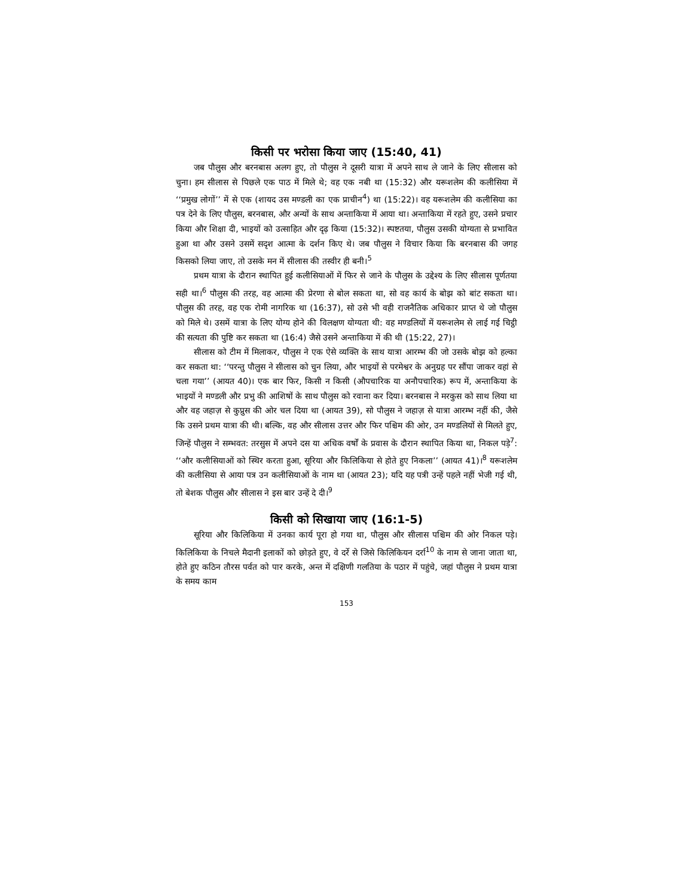किसी पर भरोसा किया जाए (15:40, 41)
जब पौलुस और बरनबास अलग हुए, तो पौलुस ने दूसरी यात्रा में अपने साथ ले जाने के लिए सीलास को चुना। हम सीलास से पिछले एक पाठ में मिले थे; वह एक नबी था (15:32) और यरूशलेम की कलीसिया में ‘‘प्रमुख लोगों’’ में से एक (शायद उस मण्डली का एक प्राचीन<sup>4</sup>) था (15:22)। वह यरूशलेम की कलीसिया का पत्र देने के लिए पौलुस, बरनबास, और अन्यों के साथ अन्ताकिया में आया था। अन्ताकिया में रहते हुए, उसने प्रचार किया और शिक्षा दी, भाइयों को उत्साहित और दृढ़ किया (15:32)। स्पष्टतया, पौलुस उसकी योग्यता से प्रभावित हुआ था और उसने उसमें सदृश आत्मा के दर्शन किए थे। जब पौलुस ने विचार किया कि बरनबास की जगह किसको लिया जाए, तो उसके मन में सीलास की तस्वीर ही बनी।<sup>5</sup>
प्रथम यात्रा के दौरान स्थापित हुई कलीसियाओं में फिर से जाने के पौलुस के उद्देश्य के लिए सीलास पूर्णतया सही था।<sup>6</sup> पौलुस की तरह, वह आत्मा की प्रेरणा से बोल सकता था, सो वह कार्य के बोझ को बांट सकता था। पौलुस की तरह, वह एक रोमी नागरिक था (16:37), सो उसे भी वही राजनैतिक अधिकार प्राप्त थे जो पौलुस को मिले थे। उसमें यात्रा के लिए योग्य होने की विलक्षण योग्यता थी: वह मण्डलियों में यरूशलेम से लाई गई चिट्ठी की सत्यता की पुष्टि कर सकता था (16:4) जैसे उसने अन्ताकिया में की थी (15:22, 27)।
सीलास को टीम में मिलाकर, पौलुस ने एक ऐसे व्यक्ति के साथ यात्रा आरम्भ की जो उसके बोझ को हल्का कर सकता था: ‘‘परन्तु पौलुस ने सीलास को चुन लिया, और भाइयों से परमेश्वर के अनुग्रह पर सौंपा जाकर वहां से चला गया’’ (आयत 40)। एक बार फिर, किसी न किसी (औपचारिक या अनौपचारिक) रूप में, अन्ताकिया के भाइयों ने मण्डली और प्रभु की आशिषों के साथ पौलुस को रवाना कर दिया। बरनबास ने मरकुस को साथ लिया था और वह जहाज़ से कुप्रुस की ओर चल दिया था (आयत 39), सो पौलुस ने जहाज़ से यात्रा आरम्भ नहीं की, जैसे कि उसने प्रथम यात्रा की थी। बल्कि, वह और सीलास उत्तर और फिर पश्चिम की ओर, उन मण्डलियों से मिलते हुए, जिन्हें पौलुस ने सम्भवत: तरसुस में अपने दस या अधिक वर्षों के प्रवास के दौरान स्थापित किया था, निकल पड़े<sup>7</sup>: ‘‘और कलीसियाओं को स्थिर करता हुआ, सूरिया और किलिकिया से होते हुए निकला’’ (आयत 41)।<sup>8</sup> यरूशलेम की कलीसिया से आया पत्र उन कलीसियाओं के नाम था (आयत 23); यदि यह पत्री उन्हें पहले नहीं भेजी गई थी, तो बेशक पौलुस और सीलास ने इस बार उन्हें दे दी।<sup>9</sup>
किसी को सिखाया जाए (16:1-5)
सूरिया और किलिकिया में उनका कार्य पूरा हो गया था, पौलुस और सीलास पश्चिम की ओर निकल पड़े। किलिकिया के निचले मैदानी इलाकों को छोड़ते हुए, वे दर्रे से जिसे किलिकियन दर्रा<sup>10</sup> के नाम से जाना जाता था, होते हुए कठिन तौरस पर्वत को पार करके, अन्त में दक्षिणी गलतिया के पठार में पहुंचे, जहां पौलुस ने प्रथम यात्रा के समय काम
153